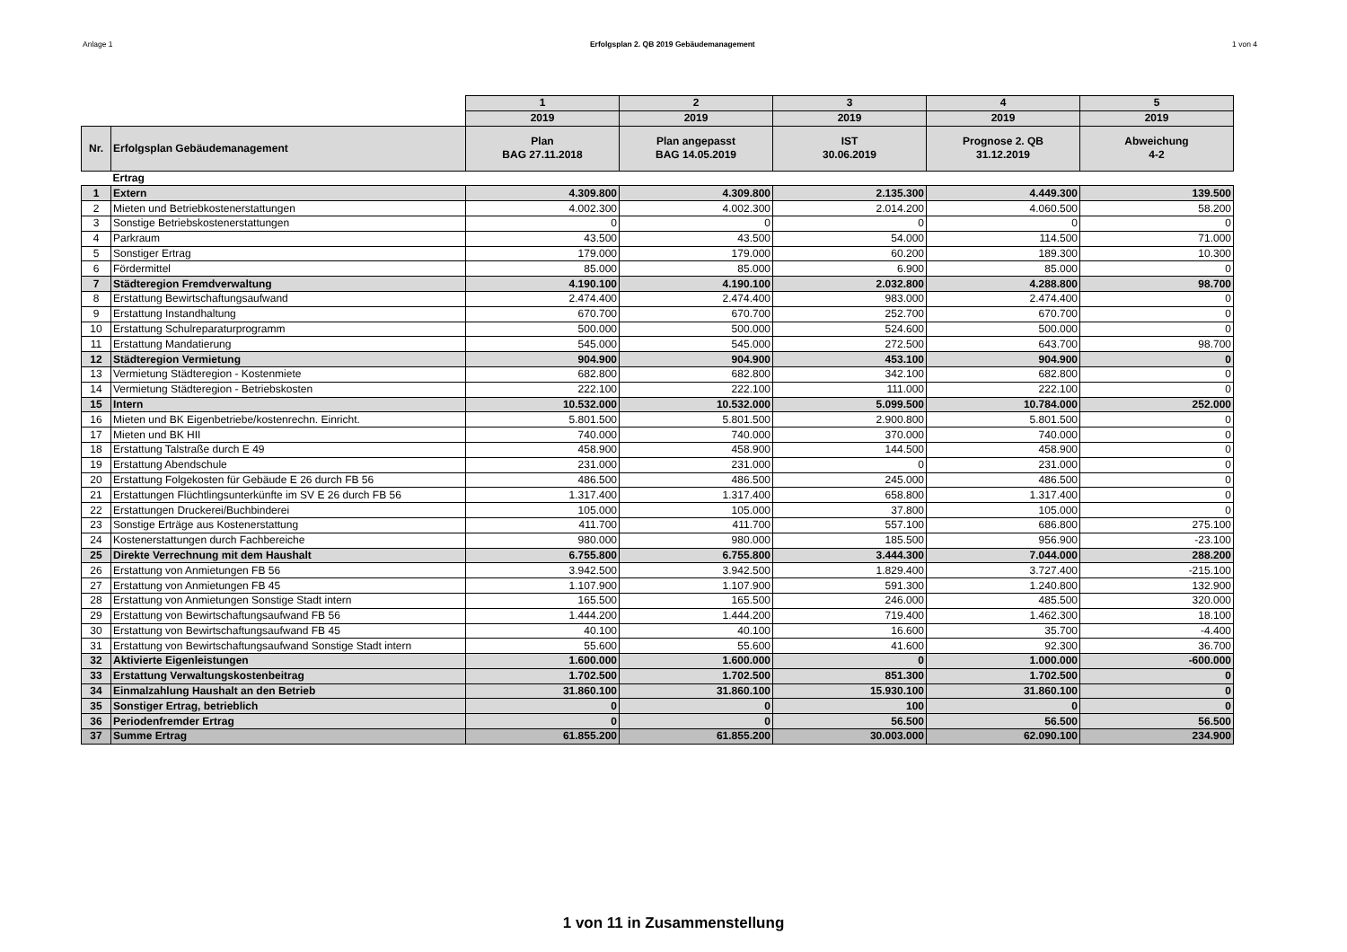Anlage 1 Erfolgsplan 2. QB 2019 Gebäudemanagement 1 von 4
| | | 1 | 2 | 3 | 4 | 5 |
| | | 2019 | 2019 | 2019 | 2019 | 2019 |
| Nr. | Erfolgsplan Gebäudemanagement | Plan BAG 27.11.2018 | Plan angepasst BAG 14.05.2019 | IST 30.06.2019 | Prognose 2. QB 31.12.2019 | Abweichung 4-2 |
| | Ertrag | | | | | |
| 1 | Extern | 4.309.800 | 4.309.800 | 2.135.300 | 4.449.300 | 139.500 |
| 2 | Mieten und Betriebkostenerstattungen | 4.002.300 | 4.002.300 | 2.014.200 | 4.060.500 | 58.200 |
| 3 | Sonstige Betriebskostenerstattungen | 0 | 0 | 0 | 0 | 0 |
| 4 | Parkraum | 43.500 | 43.500 | 54.000 | 114.500 | 71.000 |
| 5 | Sonstiger Ertrag | 179.000 | 179.000 | 60.200 | 189.300 | 10.300 |
| 6 | Fördermittel | 85.000 | 85.000 | 6.900 | 85.000 | 0 |
| 7 | Städteregion Fremdverwaltung | 4.190.100 | 4.190.100 | 2.032.800 | 4.288.800 | 98.700 |
| 8 | Erstattung Bewirtschaftungsaufwand | 2.474.400 | 2.474.400 | 983.000 | 2.474.400 | 0 |
| 9 | Erstattung Instandhaltung | 670.700 | 670.700 | 252.700 | 670.700 | 0 |
| 10 | Erstattung Schulreparaturprogramm | 500.000 | 500.000 | 524.600 | 500.000 | 0 |
| 11 | Erstattung Mandatierung | 545.000 | 545.000 | 272.500 | 643.700 | 98.700 |
| 12 | Städteregion Vermietung | 904.900 | 904.900 | 453.100 | 904.900 | 0 |
| 13 | Vermietung Städteregion - Kostenmiete | 682.800 | 682.800 | 342.100 | 682.800 | 0 |
| 14 | Vermietung Städteregion - Betriebskosten | 222.100 | 222.100 | 111.000 | 222.100 | 0 |
| 15 | Intern | 10.532.000 | 10.532.000 | 5.099.500 | 10.784.000 | 252.000 |
| 16 | Mieten und BK Eigenbetriebe/kostenrechn. Einricht. | 5.801.500 | 5.801.500 | 2.900.800 | 5.801.500 | 0 |
| 17 | Mieten und BK HII | 740.000 | 740.000 | 370.000 | 740.000 | 0 |
| 18 | Erstattung Talstraße durch E 49 | 458.900 | 458.900 | 144.500 | 458.900 | 0 |
| 19 | Erstattung Abendschule | 231.000 | 231.000 | 0 | 231.000 | 0 |
| 20 | Erstattung Folgekosten für Gebäude E 26 durch FB 56 | 486.500 | 486.500 | 245.000 | 486.500 | 0 |
| 21 | Erstattungen Flüchtlingsunterkünfte im SV E 26 durch FB 56 | 1.317.400 | 1.317.400 | 658.800 | 1.317.400 | 0 |
| 22 | Erstattungen Druckerei/Buchbinderei | 105.000 | 105.000 | 37.800 | 105.000 | 0 |
| 23 | Sonstige Erträge aus Kostenerstattung | 411.700 | 411.700 | 557.100 | 686.800 | 275.100 |
| 24 | Kostenerstattungen durch Fachbereiche | 980.000 | 980.000 | 185.500 | 956.900 | -23.100 |
| 25 | Direkte Verrechnung mit dem Haushalt | 6.755.800 | 6.755.800 | 3.444.300 | 7.044.000 | 288.200 |
| 26 | Erstattung von Anmietungen FB 56 | 3.942.500 | 3.942.500 | 1.829.400 | 3.727.400 | -215.100 |
| 27 | Erstattung von Anmietungen FB 45 | 1.107.900 | 1.107.900 | 591.300 | 1.240.800 | 132.900 |
| 28 | Erstattung von Anmietungen Sonstige Stadt intern | 165.500 | 165.500 | 246.000 | 485.500 | 320.000 |
| 29 | Erstattung von Bewirtschaftungsaufwand FB 56 | 1.444.200 | 1.444.200 | 719.400 | 1.462.300 | 18.100 |
| 30 | Erstattung von Bewirtschaftungsaufwand FB 45 | 40.100 | 40.100 | 16.600 | 35.700 | -4.400 |
| 31 | Erstattung von Bewirtschaftungsaufwand Sonstige Stadt intern | 55.600 | 55.600 | 41.600 | 92.300 | 36.700 |
| 32 | Aktivierte Eigenleistungen | 1.600.000 | 1.600.000 | 0 | 1.000.000 | -600.000 |
| 33 | Erstattung Verwaltungskostenbeitrag | 1.702.500 | 1.702.500 | 851.300 | 1.702.500 | 0 |
| 34 | Einmalzahlung Haushalt an den Betrieb | 31.860.100 | 31.860.100 | 15.930.100 | 31.860.100 | 0 |
| 35 | Sonstiger Ertrag, betrieblich | 0 | 0 | 100 | 0 | 0 |
| 36 | Periodenfremder Ertrag | 0 | 0 | 56.500 | 56.500 | 56.500 |
| 37 | Summe Ertrag | 61.855.200 | 61.855.200 | 30.003.000 | 62.090.100 | 234.900 |
1 von 11 in Zusammenstellung